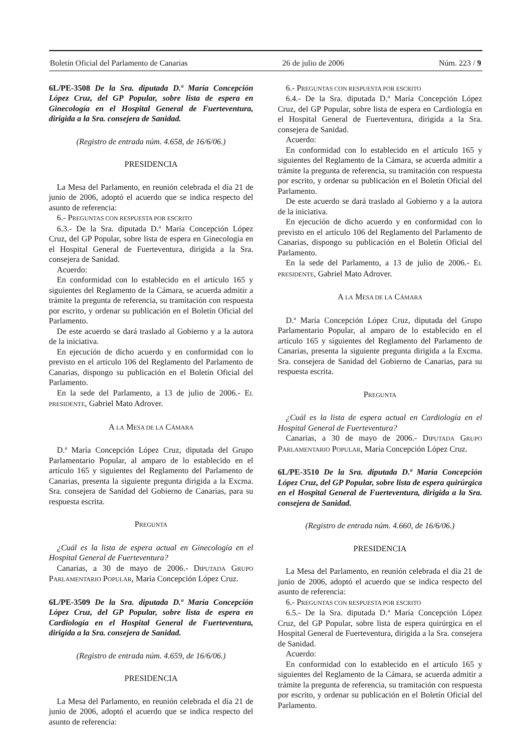Boletín Oficial del Parlamento de Canarias 26 de julio de 2006 Núm. 223 / 9
6L/PE-3508 De la Sra. diputada D.ª María Concepción López Cruz, del GP Popular, sobre lista de espera en Ginecología en el Hospital General de Fuerteventura, dirigida a la Sra. consejera de Sanidad.
(Registro de entrada núm. 4.658, de 16/6/06.)
PRESIDENCIA
La Mesa del Parlamento, en reunión celebrada el día 21 de junio de 2006, adoptó el acuerdo que se indica respecto del asunto de referencia:
6.- PREGUNTAS CON RESPUESTA POR ESCRITO
6.3.- De la Sra. diputada D.ª María Concepción López Cruz, del GP Popular, sobre lista de espera en Ginecología en el Hospital General de Fuerteventura, dirigida a la Sra. consejera de Sanidad.
Acuerdo:
En conformidad con lo establecido en el artículo 165 y siguientes del Reglamento de la Cámara, se acuerda admitir a trámite la pregunta de referencia, su tramitación con respuesta por escrito, y ordenar su publicación en el Boletín Oficial del Parlamento.
De este acuerdo se dará traslado al Gobierno y a la autora de la iniciativa.
En ejecución de dicho acuerdo y en conformidad con lo previsto en el artículo 106 del Reglamento del Parlamento de Canarias, dispongo su publicación en el Boletín Oficial del Parlamento.
En la sede del Parlamento, a 13 de julio de 2006.- EL PRESIDENTE, Gabriel Mato Adrover.
A LA MESA DE LA CÁMARA
D.ª María Concepción López Cruz, diputada del Grupo Parlamentario Popular, al amparo de lo establecido en el artículo 165 y siguientes del Reglamento del Parlamento de Canarias, presenta la siguiente pregunta dirigida a la Excma. Sra. consejera de Sanidad del Gobierno de Canarias, para su respuesta escrita.
PREGUNTA
¿Cuál es la lista de espera actual en Ginecología en el Hospital General de Fuerteventura?
Canarias, a 30 de mayo de 2006.- DIPUTADA GRUPO PARLAMENTARIO POPULAR, María Concepción López Cruz.
6L/PE-3509 De la Sra. diputada D.ª María Concepción López Cruz, del GP Popular, sobre lista de espera en Cardiología en el Hospital General de Fuerteventura, dirigida a la Sra. consejera de Sanidad.
(Registro de entrada núm. 4.659, de 16/6/06.)
PRESIDENCIA
La Mesa del Parlamento, en reunión celebrada el día 21 de junio de 2006, adoptó el acuerdo que se indica respecto del asunto de referencia:
6.- PREGUNTAS CON RESPUESTA POR ESCRITO
6.4.- De la Sra. diputada D.ª María Concepción López Cruz, del GP Popular, sobre lista de espera en Cardiología en el Hospital General de Fuerteventura, dirigida a la Sra. consejera de Sanidad.
Acuerdo:
En conformidad con lo establecido en el artículo 165 y siguientes del Reglamento de la Cámara, se acuerda admitir a trámite la pregunta de referencia, su tramitación con respuesta por escrito, y ordenar su publicación en el Boletín Oficial del Parlamento.
De este acuerdo se dará traslado al Gobierno y a la autora de la iniciativa.
En ejecución de dicho acuerdo y en conformidad con lo previsto en el artículo 106 del Reglamento del Parlamento de Canarias, dispongo su publicación en el Boletín Oficial del Parlamento.
En la sede del Parlamento, a 13 de julio de 2006.- EL PRESIDENTE, Gabriel Mato Adrover.
A LA MESA DE LA CÁMARA
D.ª María Concepción López Cruz, diputada del Grupo Parlamentario Popular, al amparo de lo establecido en el artículo 165 y siguientes del Reglamento del Parlamento de Canarias, presenta la siguiente pregunta dirigida a la Excma. Sra. consejera de Sanidad del Gobierno de Canarias, para su respuesta escrita.
PREGUNTA
¿Cuál es la lista de espera actual en Cardiología en el Hospital General de Fuerteventura?
Canarias, a 30 de mayo de 2006.- DIPUTADA GRUPO PARLAMENTARIO POPULAR, María Concepción López Cruz.
6L/PE-3510 De la Sra. diputada D.ª María Concepción López Cruz, del GP Popular, sobre lista de espera quirúrgica en el Hospital General de Fuerteventura, dirigida a la Sra. consejera de Sanidad.
(Registro de entrada núm. 4.660, de 16/6/06.)
PRESIDENCIA
La Mesa del Parlamento, en reunión celebrada el día 21 de junio de 2006, adoptó el acuerdo que se indica respecto del asunto de referencia:
6.- PREGUNTAS CON RESPUESTA POR ESCRITO
6.5.- De la Sra. diputada D.ª María Concepción López Cruz, del GP Popular, sobre lista de espera quirúrgica en el Hospital General de Fuerteventura, dirigida a la Sra. consejera de Sanidad.
Acuerdo:
En conformidad con lo establecido en el artículo 165 y siguientes del Reglamento de la Cámara, se acuerda admitir a trámite la pregunta de referencia, su tramitación con respuesta por escrito, y ordenar su publicación en el Boletín Oficial del Parlamento.